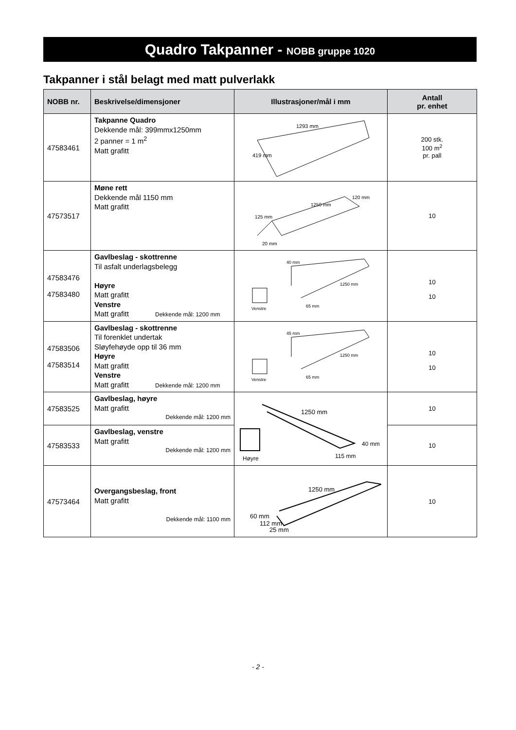Quadro Takpanner - NOBB gruppe 1020
Takpanner i stål belagt med matt pulverlakk
| NOBB nr. | Beskrivelse/dimensjoner | Illustrasjoner/mål i mm | Antall pr. enhet |
| --- | --- | --- | --- |
| 47583461 | Takpanne Quadro Dekkende mål: 399mmx1250mm 2 panner = 1 m<sup>2</sup> Matt grafitt | 1293 mm 419 mm | 200 stk. 100 m<sup>2</sup> pr. pall |
| 47573517 | Møne rett Dekkende mål 1150 mm Matt grafitt | 1250 mm 120 mm 125 mm 20 mm | 10 |
| 47583476 47583480 | Gavlbeslag - skottrenne Til asfalt underlagsbelegg Høyre Matt grafitt Venstre Matt grafitt Dekkende mål: 1200 mm | 40 mm 65 mm Venstre 1250 mm | 10 10 |
| 47583506 47583514 | Gavlbeslag - skottrenne Til forenklet undertak Sløyfehøyde opp til 36 mm Høyre Matt grafitt Venstre Matt grafitt Dekkende mål: 1200 mm | 45 mm 65 mm Venstre 1250 mm | 10 10 |
| 47583525 | Gavlbeslag, høyre Matt grafitt Dekkende mål: 1200 mm | 1250 mm 40 mm 115 mm Høyre | 10 |
| 47583533 | Gavlbeslag, venstre Matt grafitt Dekkende mål: 1200 mm | | 10 |
| 47573464 | Overgangsbeslag, front Matt grafitt Dekkende mål: 1100 mm | 1250 mm 60 mm 112 mm 25 mm | 10 |
- 2 -